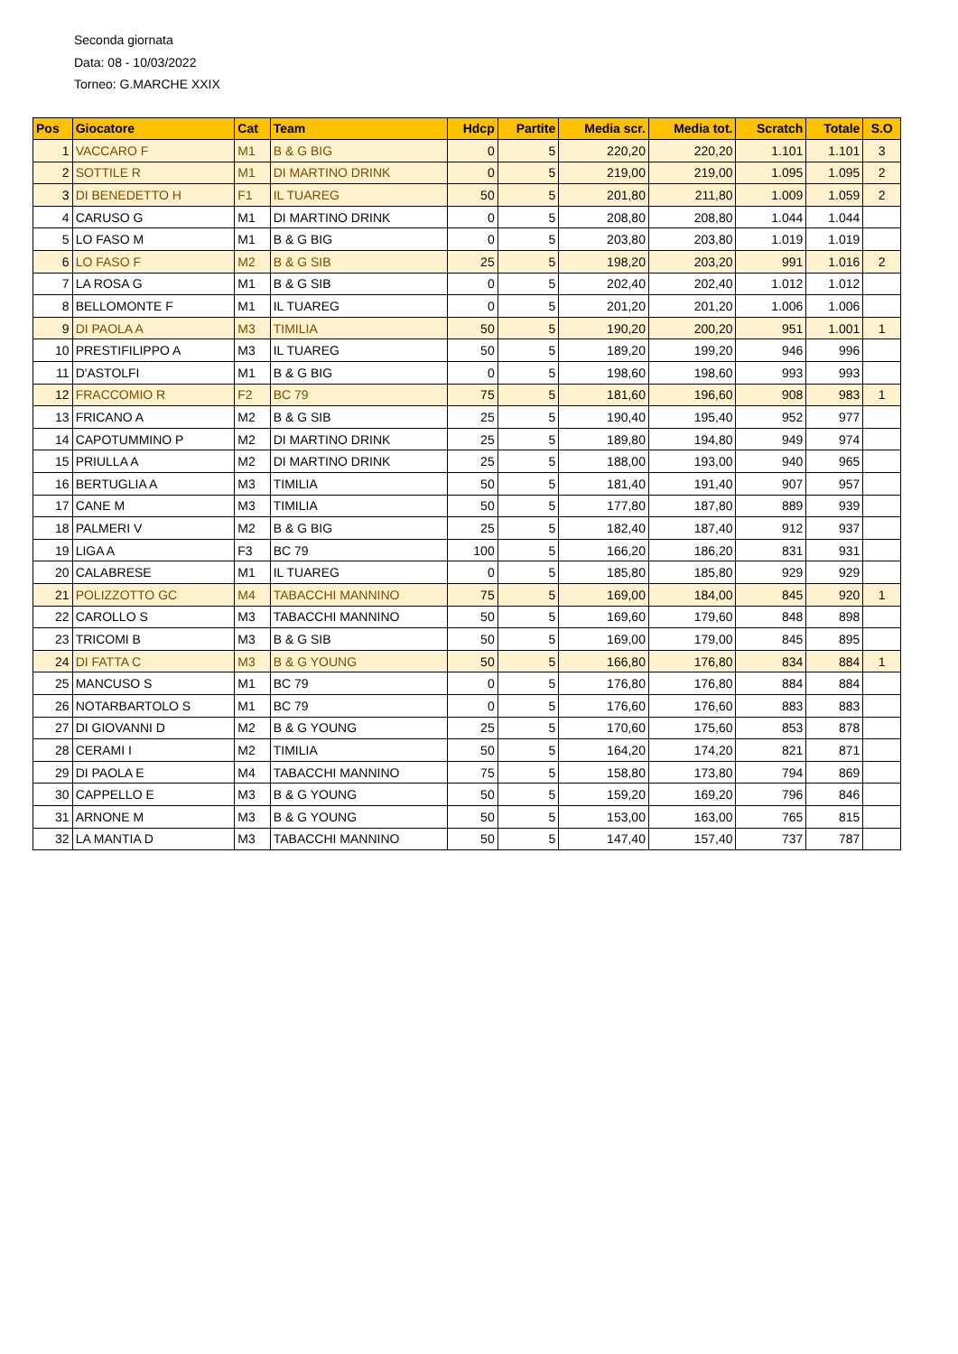Seconda giornata
Data: 08 - 10/03/2022
Torneo: G.MARCHE XXIX
| Pos | Giocatore | Cat | Team | Hdcp | Partite | Media scr. | Media tot. | Scratch | Totale | S.O |
| --- | --- | --- | --- | --- | --- | --- | --- | --- | --- | --- |
| 1 | VACCARO F | M1 | B & G BIG | 0 | 5 | 220,20 | 220,20 | 1.101 | 1.101 | 3 |
| 2 | SOTTILE R | M1 | DI MARTINO DRINK | 0 | 5 | 219,00 | 219,00 | 1.095 | 1.095 | 2 |
| 3 | DI BENEDETTO H | F1 | IL TUAREG | 50 | 5 | 201,80 | 211,80 | 1.009 | 1.059 | 2 |
| 4 | CARUSO G | M1 | DI MARTINO DRINK | 0 | 5 | 208,80 | 208,80 | 1.044 | 1.044 | |
| 5 | LO FASO M | M1 | B & G BIG | 0 | 5 | 203,80 | 203,80 | 1.019 | 1.019 | |
| 6 | LO FASO F | M2 | B & G SIB | 25 | 5 | 198,20 | 203,20 | 991 | 1.016 | 2 |
| 7 | LA ROSA G | M1 | B & G SIB | 0 | 5 | 202,40 | 202,40 | 1.012 | 1.012 | |
| 8 | BELLOMONTE F | M1 | IL TUAREG | 0 | 5 | 201,20 | 201,20 | 1.006 | 1.006 | |
| 9 | DI PAOLA A | M3 | TIMILIA | 50 | 5 | 190,20 | 200,20 | 951 | 1.001 | 1 |
| 10 | PRESTIFILIPPO A | M3 | IL TUAREG | 50 | 5 | 189,20 | 199,20 | 946 | 996 | |
| 11 | D'ASTOLFI | M1 | B & G BIG | 0 | 5 | 198,60 | 198,60 | 993 | 993 | |
| 12 | FRACCOMIO R | F2 | BC 79 | 75 | 5 | 181,60 | 196,60 | 908 | 983 | 1 |
| 13 | FRICANO A | M2 | B & G SIB | 25 | 5 | 190,40 | 195,40 | 952 | 977 | |
| 14 | CAPOTUMMINO P | M2 | DI MARTINO DRINK | 25 | 5 | 189,80 | 194,80 | 949 | 974 | |
| 15 | PRIULLA A | M2 | DI MARTINO DRINK | 25 | 5 | 188,00 | 193,00 | 940 | 965 | |
| 16 | BERTUGLIA A | M3 | TIMILIA | 50 | 5 | 181,40 | 191,40 | 907 | 957 | |
| 17 | CANE M | M3 | TIMILIA | 50 | 5 | 177,80 | 187,80 | 889 | 939 | |
| 18 | PALMERI V | M2 | B & G BIG | 25 | 5 | 182,40 | 187,40 | 912 | 937 | |
| 19 | LIGA A | F3 | BC 79 | 100 | 5 | 166,20 | 186,20 | 831 | 931 | |
| 20 | CALABRESE | M1 | IL TUAREG | 0 | 5 | 185,80 | 185,80 | 929 | 929 | |
| 21 | POLIZZOTTO GC | M4 | TABACCHI MANNINO | 75 | 5 | 169,00 | 184,00 | 845 | 920 | 1 |
| 22 | CAROLLO S | M3 | TABACCHI MANNINO | 50 | 5 | 169,60 | 179,60 | 848 | 898 | |
| 23 | TRICOMI B | M3 | B & G SIB | 50 | 5 | 169,00 | 179,00 | 845 | 895 | |
| 24 | DI FATTA C | M3 | B & G YOUNG | 50 | 5 | 166,80 | 176,80 | 834 | 884 | 1 |
| 25 | MANCUSO S | M1 | BC 79 | 0 | 5 | 176,80 | 176,80 | 884 | 884 | |
| 26 | NOTARBARTOLO S | M1 | BC 79 | 0 | 5 | 176,60 | 176,60 | 883 | 883 | |
| 27 | DI GIOVANNI D | M2 | B & G YOUNG | 25 | 5 | 170,60 | 175,60 | 853 | 878 | |
| 28 | CERAMI I | M2 | TIMILIA | 50 | 5 | 164,20 | 174,20 | 821 | 871 | |
| 29 | DI PAOLA E | M4 | TABACCHI MANNINO | 75 | 5 | 158,80 | 173,80 | 794 | 869 | |
| 30 | CAPPELLO E | M3 | B & G YOUNG | 50 | 5 | 159,20 | 169,20 | 796 | 846 | |
| 31 | ARNONE M | M3 | B & G YOUNG | 50 | 5 | 153,00 | 163,00 | 765 | 815 | |
| 32 | LA MANTIA D | M3 | TABACCHI MANNINO | 50 | 5 | 147,40 | 157,40 | 737 | 787 | |